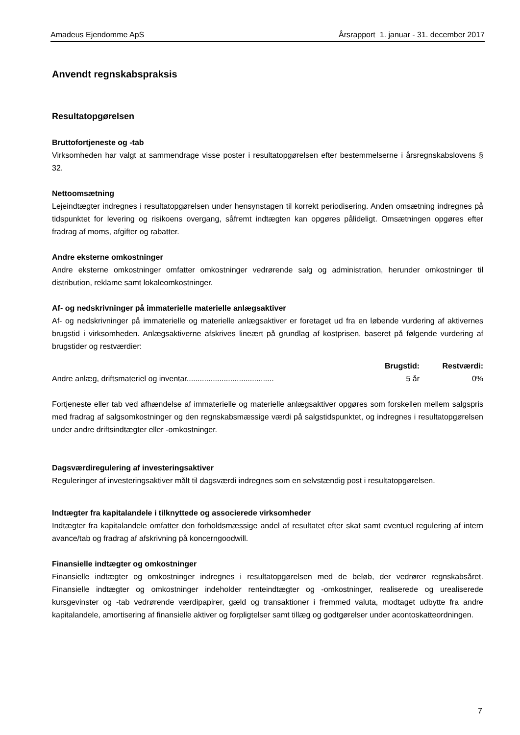Amadeus Ejendomme ApS Årsrapport 1. januar - 31. december 2017
Anvendt regnskabspraksis
Resultatopgørelsen
Bruttofortjeneste og -tab
Virksomheden har valgt at sammendrage visse poster i resultatopgørelsen efter bestemmelserne i årsregnskabslovens § 32.
Nettoomsætning
Lejeindtægter indregnes i resultatopgørelsen under hensynstagen til korrekt periodisering. Anden omsætning indregnes på tidspunktet for levering og risikoens overgang, såfremt indtægten kan opgøres pålideligt. Omsætningen opgøres efter fradrag af moms, afgifter og rabatter.
Andre eksterne omkostninger
Andre eksterne omkostninger omfatter omkostninger vedrørende salg og administration, herunder omkostninger til distribution, reklame samt lokaleomkostninger.
Af- og nedskrivninger på immaterielle materielle anlægsaktiver
Af- og nedskrivninger på immaterielle og materielle anlægsaktiver er foretaget ud fra en løbende vurdering af aktivernes brugstid i virksomheden. Anlægsaktiverne afskrives lineært på grundlag af kostprisen, baseret på følgende vurdering af brugstider og restværdier:
| | Brugstid: | Restværdi: |
| --- | --- | --- |
| Andre anlæg, driftsmateriel og inventar........................................ | 5 år | 0% |
Fortjeneste eller tab ved afhændelse af immaterielle og materielle anlægsaktiver opgøres som forskellen mellem salgspris med fradrag af salgsomkostninger og den regnskabsmæssige værdi på salgstidspunktet, og indregnes i resultatopgørelsen under andre driftsindtægter eller -omkostninger.
Dagsværdiregulering af investeringsaktiver
Reguleringer af investeringsaktiver målt til dagsværdi indregnes som en selvstændig post i resultatopgørelsen.
Indtægter fra kapitalandele i tilknyttede og associerede virksomheder
Indtægter fra kapitalandele omfatter den forholdsmæssige andel af resultatet efter skat samt eventuel regulering af intern avance/tab og fradrag af afskrivning på koncerngoodwill.
Finansielle indtægter og omkostninger
Finansielle indtægter og omkostninger indregnes i resultatopgørelsen med de beløb, der vedrører regnskabsåret. Finansielle indtægter og omkostninger indeholder renteindtægter og -omkostninger, realiserede og urealiserede kursgevinster og -tab vedrørende værdipapirer, gæld og transaktioner i fremmed valuta, modtaget udbytte fra andre kapitalandele, amortisering af finansielle aktiver og forpligtelser samt tillæg og godtgørelser under acontoskatteordningen.
7